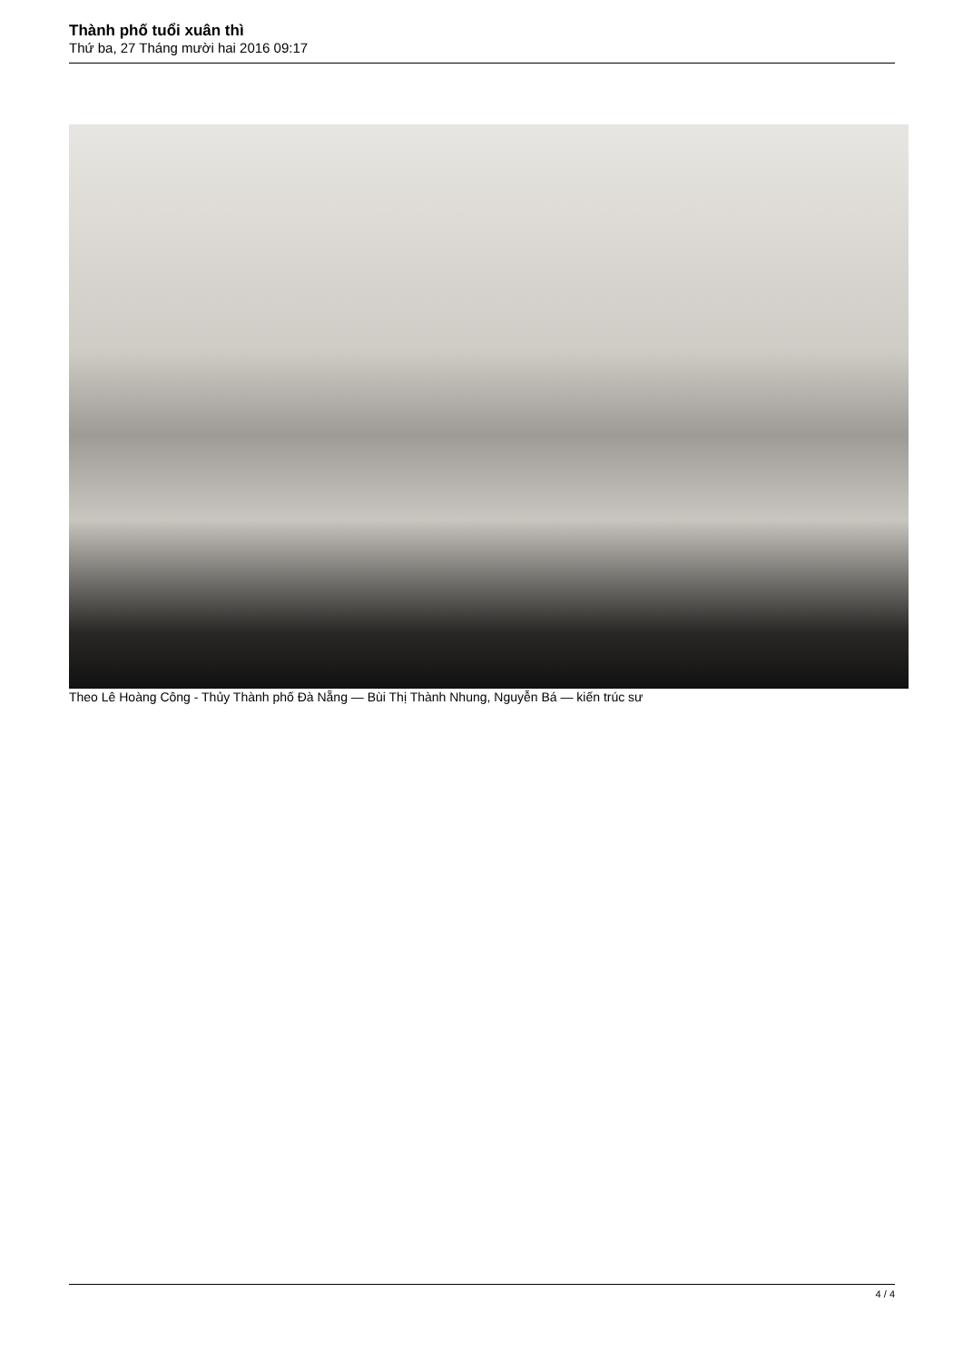Thành phố tuổi xuân thì
Thứ ba, 27 Tháng mười hai 2016 09:17
Theo Lê Hoàng Công - Thủy Thành phố Đà Nẵng — Bùi Thị Thành Nhung, Nguyễn Bá — kiến trúc sư
4 / 4